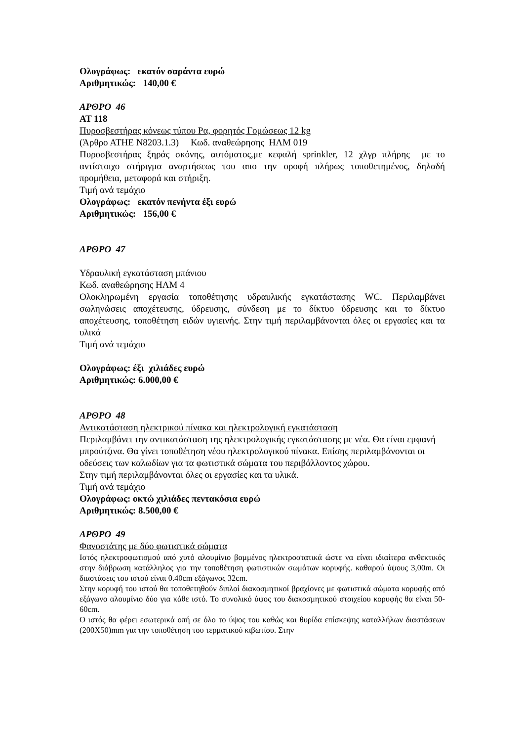Ολογράφως: εκατόν σαράντα ευρώ
Αριθμητικώς: 140,00 €
ΑΡΘΡΟ 46
ΑΤ 118
Πυροσβεστήρας κόνεως τύπου Ρα, φορητός Γομώσεως 12 kg
(Άρθρο ΑΤΗΕ Ν8203.1.3) Κωδ. αναθεώρησης ΗΛΜ 019
Πυροσβεστήρας ξηράς σκόνης, αυτόματος,με κεφαλή sprinkler, 12 χλγρ πλήρης με το αντίστοιχο στήριγμα αναρτήσεως του απο την οροφή πλήρως τοποθετημένος, δηλαδή προμήθεια, μεταφορά και στήριξη.
Τιμή ανά τεμάχιο
Ολογράφως: εκατόν πενήντα έξι ευρώ
Αριθμητικώς: 156,00 €
ΑΡΘΡΟ 47
Υδραυλική εγκατάσταση μπάνιου
Κωδ. αναθεώρησης ΗΛΜ 4
Ολοκληρωμένη εργασία τοποθέτησης υδραυλικής εγκατάστασης WC. Περιλαμβάνει σωληνώσεις αποχέτευσης, ύδρευσης, σύνδεση με το δίκτυο ύδρευσης και το δίκτυο αποχέτευσης, τοποθέτηση ειδών υγιεινής. Στην τιμή περιλαμβάνονται όλες οι εργασίες και τα υλικά
Τιμή ανά τεμάχιο
Ολογράφως: έξι χιλιάδες ευρώ
Αριθμητικώς: 6.000,00 €
ΑΡΘΡΟ 48
Αντικατάσταση ηλεκτρικού πίνακα και ηλεκτρολογική εγκατάσταση
Περιλαμβάνει την αντικατάσταση της ηλεκτρολογικής εγκατάστασης με νέα. Θα είναι εμφανή μπρούτζινα. Θα γίνει τοποθέτηση νέου ηλεκτρολογικού πίνακα. Επίσης περιλαμβάνονται οι οδεύσεις των καλωδίων για τα φωτιστικά σώματα του περιβάλλοντος χώρου.
Στην τιμή περιλαμβάνονται όλες οι εργασίες και τα υλικά.
Τιμή ανά τεμάχιο
Ολογράφως: οκτώ χιλιάδες πεντακόσια ευρώ
Αριθμητικώς: 8.500,00 €
ΑΡΘΡΟ 49
Φανοστάτης με δύο φωτιστικά σώματα
Ιστός ηλεκτροφωτισμού από χυτό αλουμίνιο βαμμένος ηλεκτροστατικά ώστε να είναι ιδιαίτερα ανθεκτικός στην διάβρωση κατάλληλος για την τοποθέτηση φωτιστικών σωμάτων κορυφής. καθαρού ύψους 3,00m. Οι διαστάσεις του ιστού είναι 0.40cm εξάγωνος 32cm.
Στην κορυφή του ιστού θα τοποθετηθούν διπλοί διακοσμητικοί βραχίονες με φωτιστικά σώματα κορυφής από εξάγωνο αλουμίνιο δύο για κάθε ιστό. Το συνολικό ύψος του διακοσμητικού στοιχείου κορυφής θα είναι 50-60cm.
Ο ιστός θα φέρει εσωτερικά οπή σε όλο το ύψος του καθώς και θυρίδα επίσκεψης καταλλήλων διαστάσεων (200Χ50)mm για την τοποθέτηση του τερματικού κιβωτίου. Στην